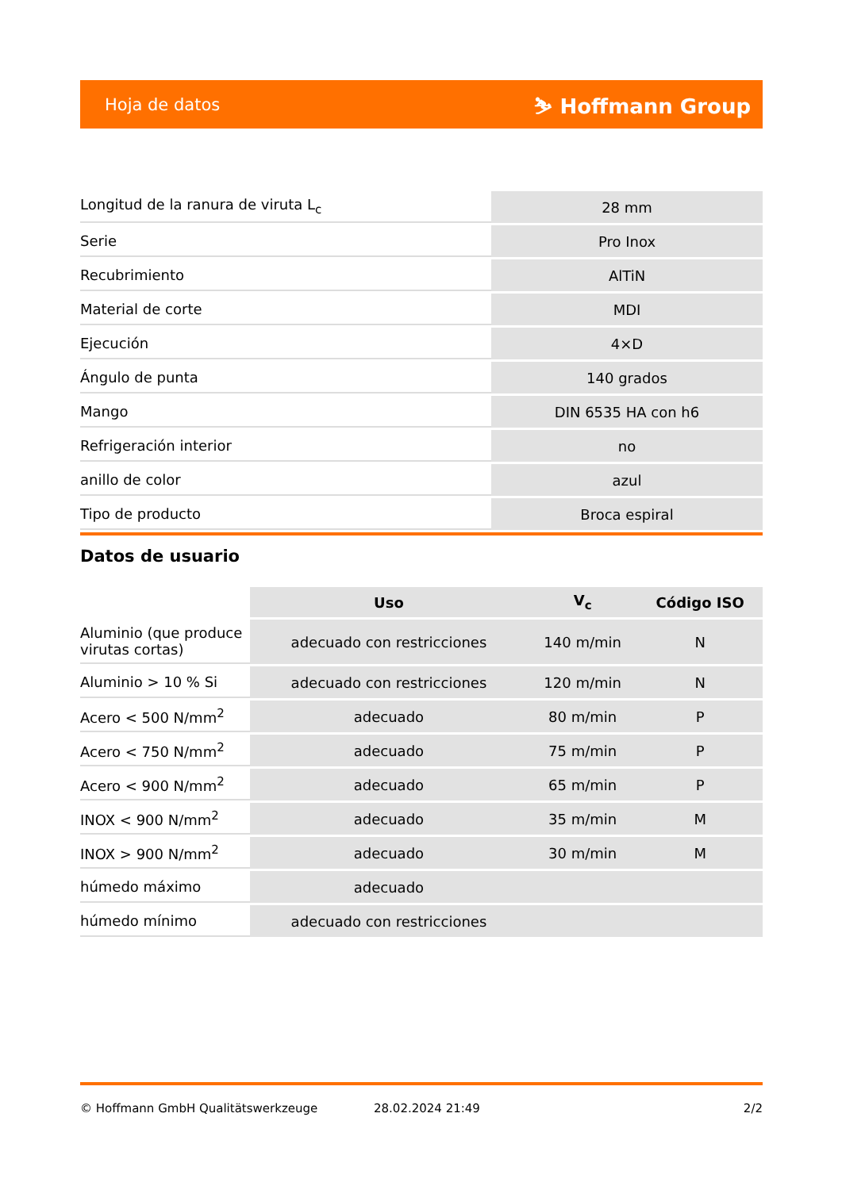Hoja de datos ⛷ Hoffmann Group
| Longitud de la ranura de viruta L<sub>c</sub> | 28 mm |
| Serie | Pro Inox |
| Recubrimiento | AlTiN |
| Material de corte | MDI |
| Ejecución | 4×D |
| Ángulo de punta | 140 grados |
| Mango | DIN 6535 HA con h6 |
| Refrigeración interior | no |
| anillo de color | azul |
| Tipo de producto | Broca espiral |
Datos de usuario
| | Uso | V<sub>c</sub> | Código ISO |
| --- | --- | --- | --- |
| Aluminio (que produce virutas cortas) | adecuado con restricciones | 140 m/min | N |
| Aluminio > 10 % Si | adecuado con restricciones | 120 m/min | N |
| Acero < 500 N/mm<sup>2</sup> | adecuado | 80 m/min | P |
| Acero < 750 N/mm<sup>2</sup> | adecuado | 75 m/min | P |
| Acero < 900 N/mm<sup>2</sup> | adecuado | 65 m/min | P |
| INOX < 900 N/mm<sup>2</sup> | adecuado | 35 m/min | M |
| INOX > 900 N/mm<sup>2</sup> | adecuado | 30 m/min | M |
| húmedo máximo | adecuado | | |
| húmedo mínimo | adecuado con restricciones | | |
© Hoffmann GmbH Qualitätswerkzeuge 28.02.2024 21:49 2/2